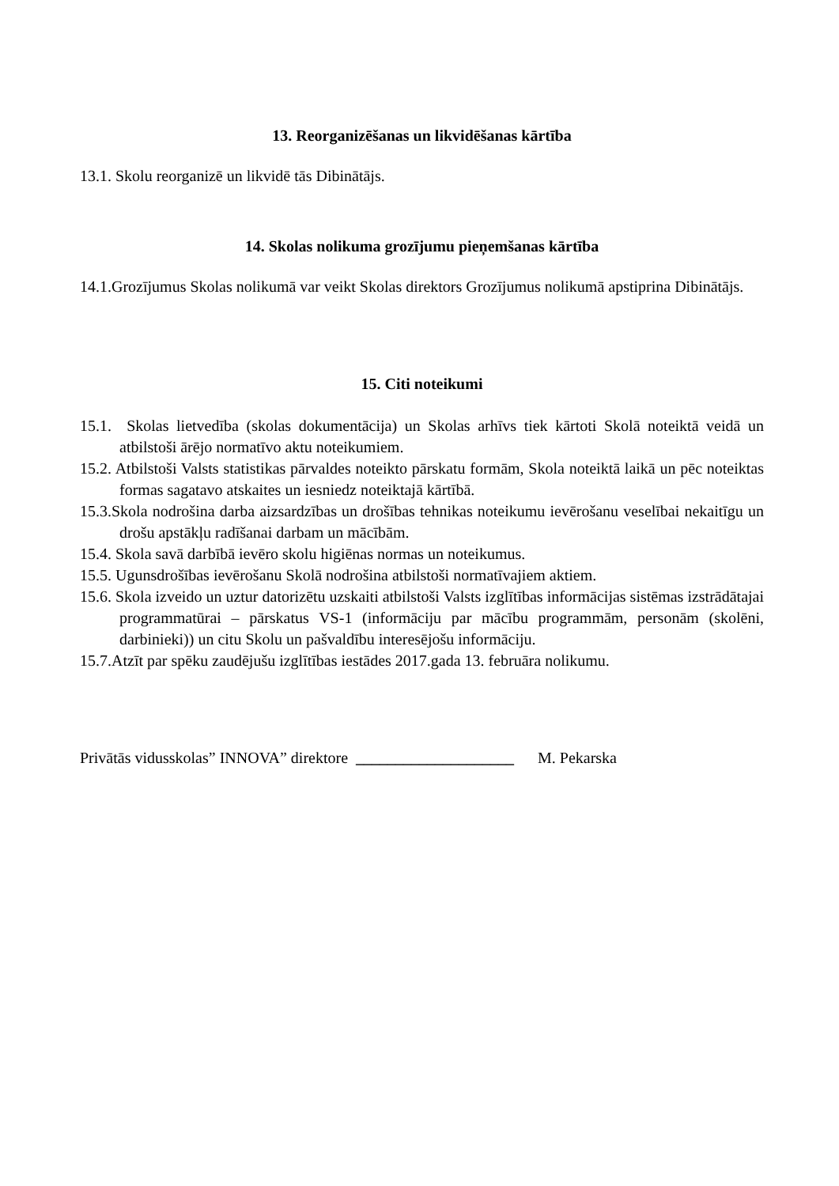13. Reorganizēšanas un likvidēšanas kārtība
13.1. Skolu reorganizē un likvidē tās Dibinātājs.
14. Skolas nolikuma grozījumu pieņemšanas kārtība
14.1.Grozījumus Skolas nolikumā var veikt Skolas direktors Grozījumus nolikumā apstiprina Dibinātājs.
15. Citi noteikumi
15.1. Skolas lietvedība (skolas dokumentācija) un Skolas arhīvs tiek kārtoti Skolā noteiktā veidā un atbilstoši ārējo normatīvo aktu noteikumiem.
15.2. Atbilstoši Valsts statistikas pārvaldes noteikto pārskatu formām, Skola noteiktā laikā un pēc noteiktas formas sagatavo atskaites un iesniedz noteiktajā kārtībā.
15.3.Skola nodrošina darba aizsardzības un drošības tehnikas noteikumu ievērošanu veselībai nekaitīgu un drošu apstākļu radīšanai darbam un mācībām.
15.4. Skola savā darbībā ievēro skolu higiēnas normas un noteikumus.
15.5. Ugunsdrošības ievērošanu Skolā nodrošina atbilstoši normatīvajiem aktiem.
15.6. Skola izveido un uztur datorizētu uzskaiti atbilstoši Valsts izglītības informācijas sistēmas izstrādātajai programmatūrai – pārskatus VS-1 (informāciju par mācību programmām, personām (skolēni, darbinieki)) un citu Skolu un pašvaldību interesējošu informāciju.
15.7.Atzīt par spēku zaudējušu izglītības iestādes 2017.gada 13. februāra nolikumu.
Privātās vidusskolas” INNOVA” direktore ____________________ M. Pekarska